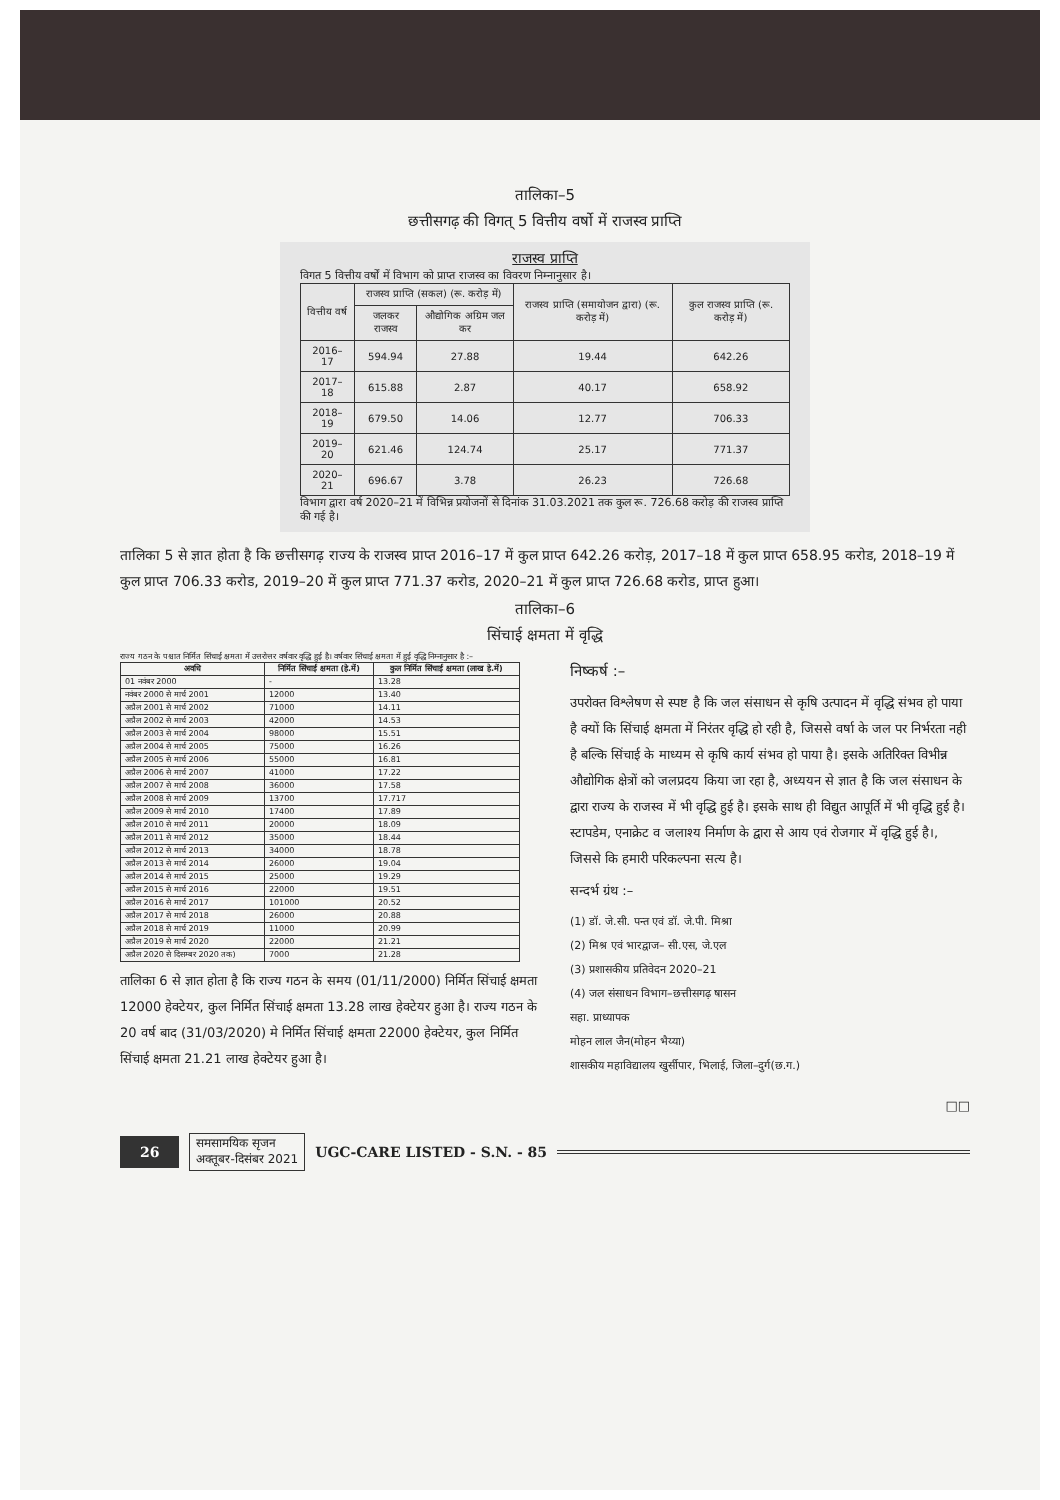तालिका–5
छत्तीसगढ़ की विगत् 5 वित्तीय वर्षो में राजस्व प्राप्ति
राजस्व प्राप्ति
विगत 5 वित्तीय वर्षों में विभाग को प्राप्त राजस्व का विवरण निम्नानुसार है।
| वित्तीय वर्ष | राजस्व प्राप्ति (सकल) (रू. करोड़ में) | | राजस्व प्राप्ति (समायोजन द्वारा) (रू. करोड़ में) | कुल राजस्व प्राप्ति (रू. करोड़ में) |
| --- | --- | --- | --- | --- |
| | जलकर राजस्व | औद्योगिक अग्रिम जल कर | | |
| 2016–17 | 594.94 | 27.88 | 19.44 | 642.26 |
| 2017–18 | 615.88 | 2.87 | 40.17 | 658.92 |
| 2018–19 | 679.50 | 14.06 | 12.77 | 706.33 |
| 2019–20 | 621.46 | 124.74 | 25.17 | 771.37 |
| 2020–21 | 696.67 | 3.78 | 26.23 | 726.68 |
विभाग द्वारा वर्ष 2020–21 में विभिन्न प्रयोजनों से दिनांक 31.03.2021 तक कुल रू. 726.68 करोड़ की राजस्व प्राप्ति की गई है।
तालिका 5 से ज्ञात होता है कि छत्तीसगढ़ राज्य के राजस्व प्राप्त 2016–17 में कुल प्राप्त 642.26 करोड़, 2017–18 में कुल प्राप्त 658.95 करोड, 2018–19 में कुल प्राप्त 706.33 करोड, 2019–20 में कुल प्राप्त 771.37 करोड, 2020–21 में कुल प्राप्त 726.68 करोड, प्राप्त हुआ।
तालिका–6
सिंचाई क्षमता में वृद्धि
राज्य गठन के पश्चात निर्मित सिंचाई क्षमता में उत्तरोत्तर वर्षवार वृद्धि हुई है। वर्षवार सिंचाई क्षमता में हुई वृद्धि निम्नानुसार है :–
| अवधि | निर्मित सिंचाई क्षमता (हे.में) | कुल निर्मित सिंचाई क्षमता (लाख हे.में) |
| --- | --- | --- |
| 01 नवंबर 2000 | - | 13.28 |
| नवंबर 2000 से मार्च 2001 | 12000 | 13.40 |
| अप्रैल 2001 से मार्च 2002 | 71000 | 14.11 |
| अप्रैल 2002 से मार्च 2003 | 42000 | 14.53 |
| अप्रैल 2003 से मार्च 2004 | 98000 | 15.51 |
| अप्रैल 2004 से मार्च 2005 | 75000 | 16.26 |
| अप्रैल 2005 से मार्च 2006 | 55000 | 16.81 |
| अप्रैल 2006 से मार्च 2007 | 41000 | 17.22 |
| अप्रैल 2007 से मार्च 2008 | 36000 | 17.58 |
| अप्रैल 2008 से मार्च 2009 | 13700 | 17.717 |
| अप्रैल 2009 से मार्च 2010 | 17400 | 17.89 |
| अप्रैल 2010 से मार्च 2011 | 20000 | 18.09 |
| अप्रैल 2011 से मार्च 2012 | 35000 | 18.44 |
| अप्रैल 2012 से मार्च 2013 | 34000 | 18.78 |
| अप्रैल 2013 से मार्च 2014 | 26000 | 19.04 |
| अप्रैल 2014 से मार्च 2015 | 25000 | 19.29 |
| अप्रैल 2015 से मार्च 2016 | 22000 | 19.51 |
| अप्रैल 2016 से मार्च 2017 | 101000 | 20.52 |
| अप्रैल 2017 से मार्च 2018 | 26000 | 20.88 |
| अप्रैल 2018 से मार्च 2019 | 11000 | 20.99 |
| अप्रैल 2019 से मार्च 2020 | 22000 | 21.21 |
| अप्रैल 2020 से दिसम्बर 2020 तक) | 7000 | 21.28 |
तालिका 6 से ज्ञात होता है कि राज्य गठन के समय (01/11/2000) निर्मित सिंचाई क्षमता 12000 हेक्टेयर, कुल निर्मित सिंचाई क्षमता 13.28 लाख हेक्टेयर हुआ है। राज्य गठन के 20 वर्ष बाद (31/03/2020) मे निर्मित सिंचाई क्षमता 22000 हेक्टेयर, कुल निर्मित सिंचाई क्षमता 21.21 लाख हेक्टेयर हुआ है।
निष्कर्ष :–
उपरोक्त विश्लेषण से स्पष्ट है कि जल संसाधन से कृषि उत्पादन में वृद्धि संभव हो पाया है क्यों कि सिंचाई क्षमता में निरंतर वृद्धि हो रही है, जिससे वर्षा के जल पर निर्भरता नही है बल्कि सिंचाई के माध्यम से कृषि कार्य संभव हो पाया है। इसके अतिरिक्त विभीन्न औद्योगिक क्षेत्रों को जलप्रदय किया जा रहा है, अध्ययन से ज्ञात है कि जल संसाधन के द्वारा राज्य के राजस्व में भी वृद्धि हुई है। इसके साथ ही विद्युत आपूर्ति में भी वृद्धि हुई है। स्टापडेम, एनाक्रेट व जलाश्य निर्माण के द्वारा से आय एवं रोजगार में वृद्धि हुई है।, जिससे कि हमारी परिकल्पना सत्य है।
सन्दर्भ ग्रंथ :–
(1) डॉ. जे.सी. पन्त एवं डॉ. जे.पी. मिश्रा
(2) मिश्र एवं भारद्वाज– सी.एस, जे.एल
(3) प्रशासकीय प्रतिवेदन 2020–21
(4) जल संसाधन विभाग–छत्तीसगढ़ षासन
सहा. प्राध्यापक
मोहन लाल जैन(मोहन भैय्या)
शासकीय महाविद्यालय खुर्सीपार, भिलाई, जिला–दुर्ग(छ.ग.)
□□
26 समसामयिक सृजन
अक्तूबर-दिसंबर 2021 UGC-CARE LISTED - S.N. - 85